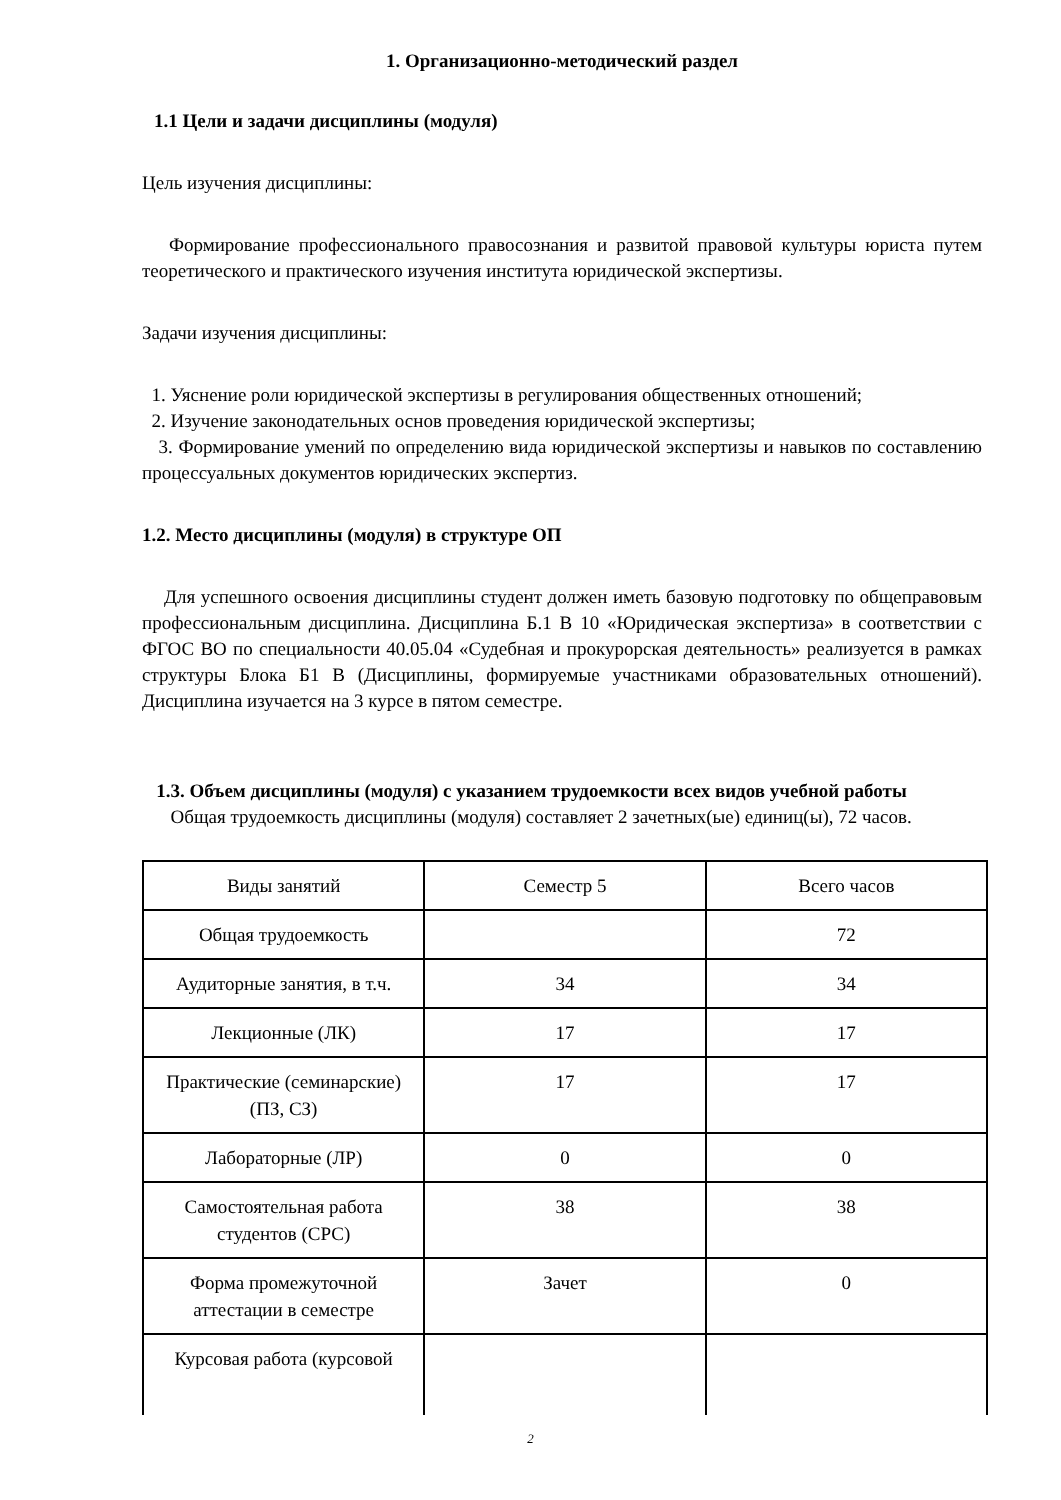1. Организационно-методический раздел
1.1 Цели и задачи дисциплины (модуля)
Цель изучения дисциплины:
Формирование профессионального правосознания и развитой правовой культуры юриста путем теоретического и практического изучения института юридической экспертизы.
Задачи изучения дисциплины:
1. Уяснение роли юридической экспертизы в регулирования общественных отношений;
2. Изучение законодательных основ проведения юридической экспертизы;
3. Формирование умений по определению вида юридической экспертизы и навыков по составлению процессуальных документов юридических экспертиз.
1.2. Место дисциплины (модуля) в структуре ОП
Для успешного освоения дисциплины студент должен иметь базовую подготовку по общеправовым профессиональным дисциплина. Дисциплина Б.1 В 10 «Юридическая экспертиза» в соответствии с ФГОС ВО по специальности 40.05.04 «Судебная и прокурорская деятельность» реализуется в рамках структуры Блока Б1 В (Дисциплины, формируемые участниками образовательных отношений). Дисциплина изучается на 3 курсе в пятом семестре.
1.3. Объем дисциплины (модуля) с указанием трудоемкости всех видов учебной работы
Общая трудоемкость дисциплины (модуля) составляет 2 зачетных(ые) единиц(ы), 72 часов.
| Виды занятий | Семестр 5 | Всего часов |
| Общая трудоемкость | | 72 |
| Аудиторные занятия, в т.ч. | 34 | 34 |
| Лекционные (ЛК) | 17 | 17 |
| Практические (семинарские) (ПЗ, СЗ) | 17 | 17 |
| Лабораторные (ЛР) | 0 | 0 |
| Самостоятельная работа студентов (СРС) | 38 | 38 |
| Форма промежуточной аттестации в семестре | Зачет | 0 |
| Курсовая работа (курсовой | | |
2